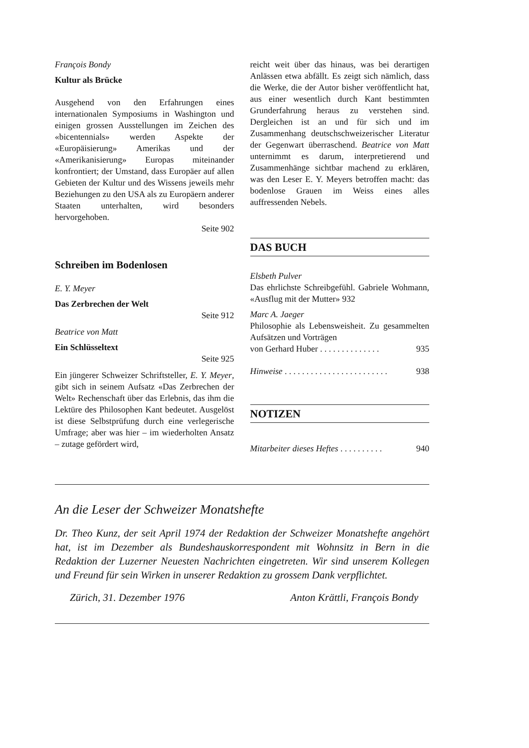François Bondy
Kultur als Brücke
Ausgehend von den Erfahrungen eines internationalen Symposiums in Washington und einigen grossen Ausstellungen im Zeichen des «bicentennials» werden Aspekte der «Europäisierung» Amerikas und der «Amerikanisierung» Europas miteinander konfrontiert; der Umstand, dass Europäer auf allen Gebieten der Kultur und des Wissens jeweils mehr Beziehungen zu den USA als zu Europäern anderer Staaten unterhalten, wird besonders hervorgehoben.
Seite 902
Schreiben im Bodenlosen
E. Y. Meyer
Das Zerbrechen der Welt
Seite 912
Beatrice von Matt
Ein Schlüsseltext
Seite 925
Ein jüngerer Schweizer Schriftsteller, E. Y. Meyer, gibt sich in seinem Aufsatz «Das Zerbrechen der Welt» Rechenschaft über das Erlebnis, das ihm die Lektüre des Philosophen Kant bedeutet. Ausgelöst ist diese Selbstprüfung durch eine verlegerische Umfrage; aber was hier – im wiederholten Ansatz – zutage gefördert wird,
reicht weit über das hinaus, was bei derartigen Anlässen etwa abfällt. Es zeigt sich nämlich, dass die Werke, die der Autor bisher veröffentlicht hat, aus einer wesentlich durch Kant bestimmten Grunderfahrung heraus zu verstehen sind. Dergleichen ist an und für sich und im Zusammenhang deutschschweizerischer Literatur der Gegenwart überraschend. Beatrice von Matt unternimmt es darum, interpretierend und Zusammenhänge sichtbar machend zu erklären, was den Leser E. Y. Meyers betroffen macht: das bodenlose Grauen im Weiss eines alles auffressenden Nebels.
DAS BUCH
Elsbeth Pulver
Das ehrlichste Schreibgefühl. Gabriele Wohmann, «Ausflug mit der Mutter» 932
Marc A. Jaeger
Philosophie als Lebensweisheit. Zu gesammelten Aufsätzen und Vorträgen
von Gerhard Huber . . . . . . . . . . . . . . 935
Hinweise . . . . . . . . . . . . . . . . . . . . . . . . 938
NOTIZEN
Mitarbeiter dieses Heftes . . . . . . . . . . 940
An die Leser der Schweizer Monatshefte
Dr. Theo Kunz, der seit April 1974 der Redaktion der Schweizer Monatshefte angehört hat, ist im Dezember als Bundeshauskorrespondent mit Wohnsitz in Bern in die Redaktion der Luzerner Neuesten Nachrichten eingetreten. Wir sind unserem Kollegen und Freund für sein Wirken in unserer Redaktion zu grossem Dank verpflichtet.
Zürich, 31. Dezember 1976 Anton Krättli, François Bondy